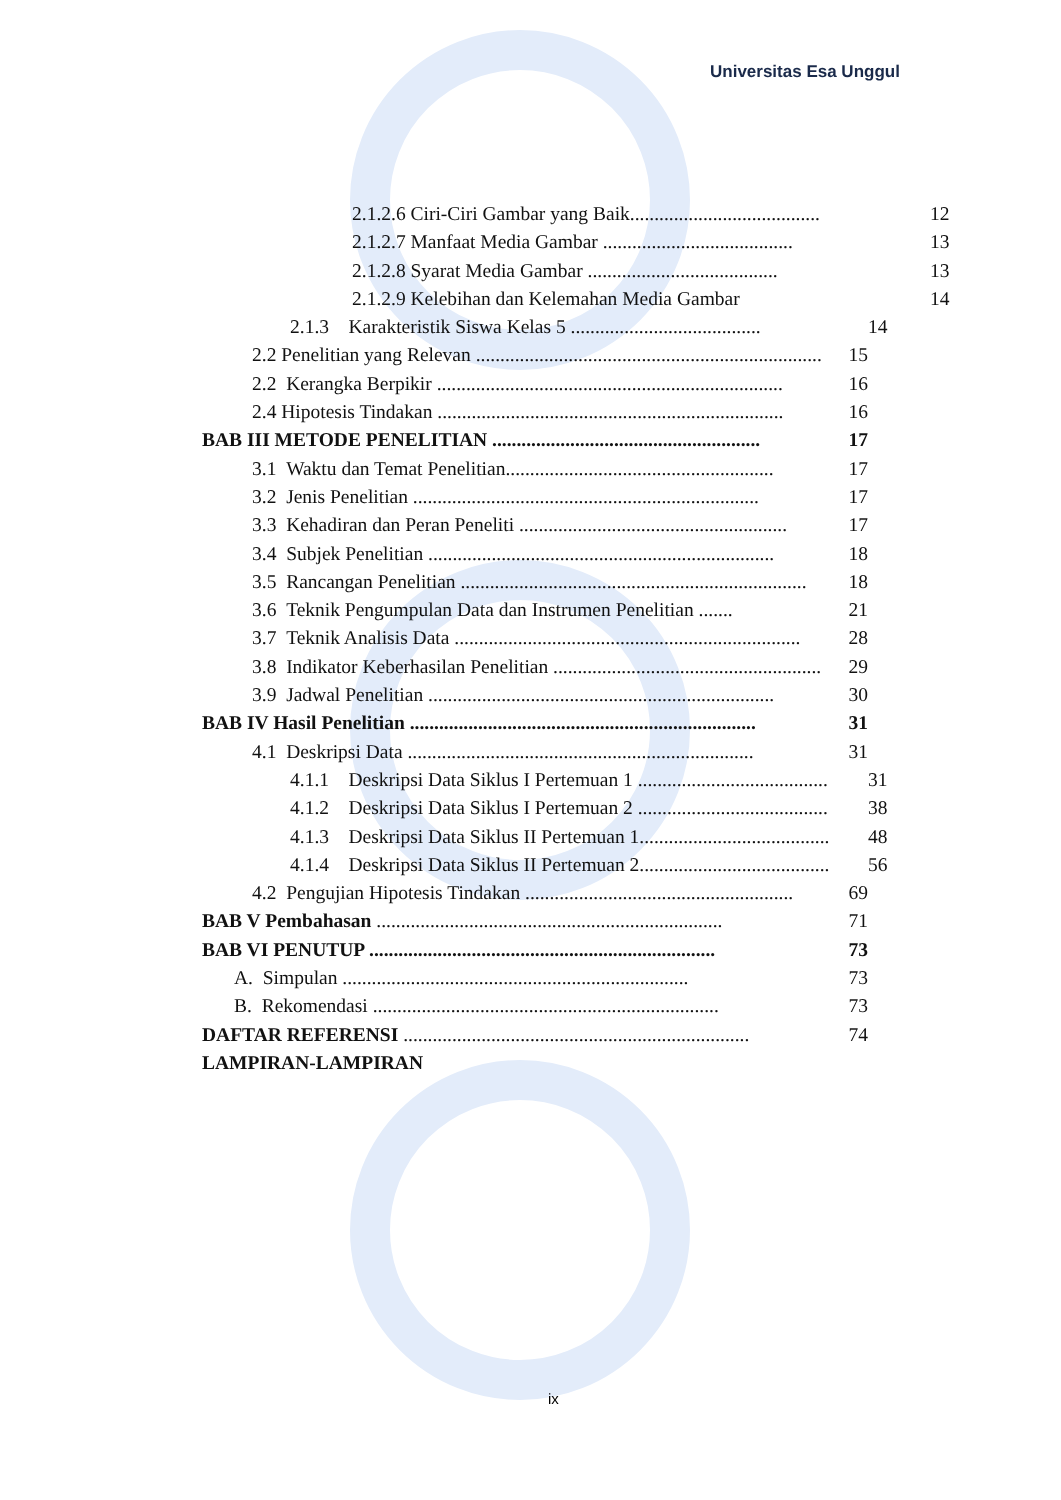Universitas Esa Unggul
2.1.2.6 Ciri-Ciri Gambar yang Baik....................................... 12
2.1.2.7 Manfaat Media Gambar ....................................... 13
2.1.2.8 Syarat Media Gambar ....................................... 13
2.1.2.9 Kelebihan dan Kelemahan Media Gambar 14
2.1.3 Karakteristik Siswa Kelas 5 ....................................... 14
2.2 Penelitian yang Relevan ....................................................................... 15
2.2 Kerangka Berpikir ....................................................................... 16
2.4 Hipotesis Tindakan ....................................................................... 16
BAB III METODE PENELITIAN ....................................................... 17
3.1 Waktu dan Temat Penelitian....................................................... 17
3.2 Jenis Penelitian ....................................................................... 17
3.3 Kehadiran dan Peran Peneliti ....................................................... 17
3.4 Subjek Penelitian ....................................................................... 18
3.5 Rancangan Penelitian ....................................................................... 18
3.6 Teknik Pengumpulan Data dan Instrumen Penelitian ....... 21
3.7 Teknik Analisis Data ....................................................................... 28
3.8 Indikator Keberhasilan Penelitian ....................................................... 29
3.9 Jadwal Penelitian ....................................................................... 30
BAB IV Hasil Penelitian ....................................................................... 31
4.1 Deskripsi Data ....................................................................... 31
4.1.1 Deskripsi Data Siklus I Pertemuan 1 ....................................... 31
4.1.2 Deskripsi Data Siklus I Pertemuan 2 ....................................... 38
4.1.3 Deskripsi Data Siklus II Pertemuan 1....................................... 48
4.1.4 Deskripsi Data Siklus II Pertemuan 2....................................... 56
4.2 Pengujian Hipotesis Tindakan ....................................................... 69
BAB V Pembahasan ....................................................................... 71
BAB VI PENUTUP ....................................................................... 73
A. Simpulan ....................................................................... 73
B. Rekomendasi ....................................................................... 73
DAFTAR REFERENSI ....................................................................... 74
LAMPIRAN-LAMPIRAN
ix